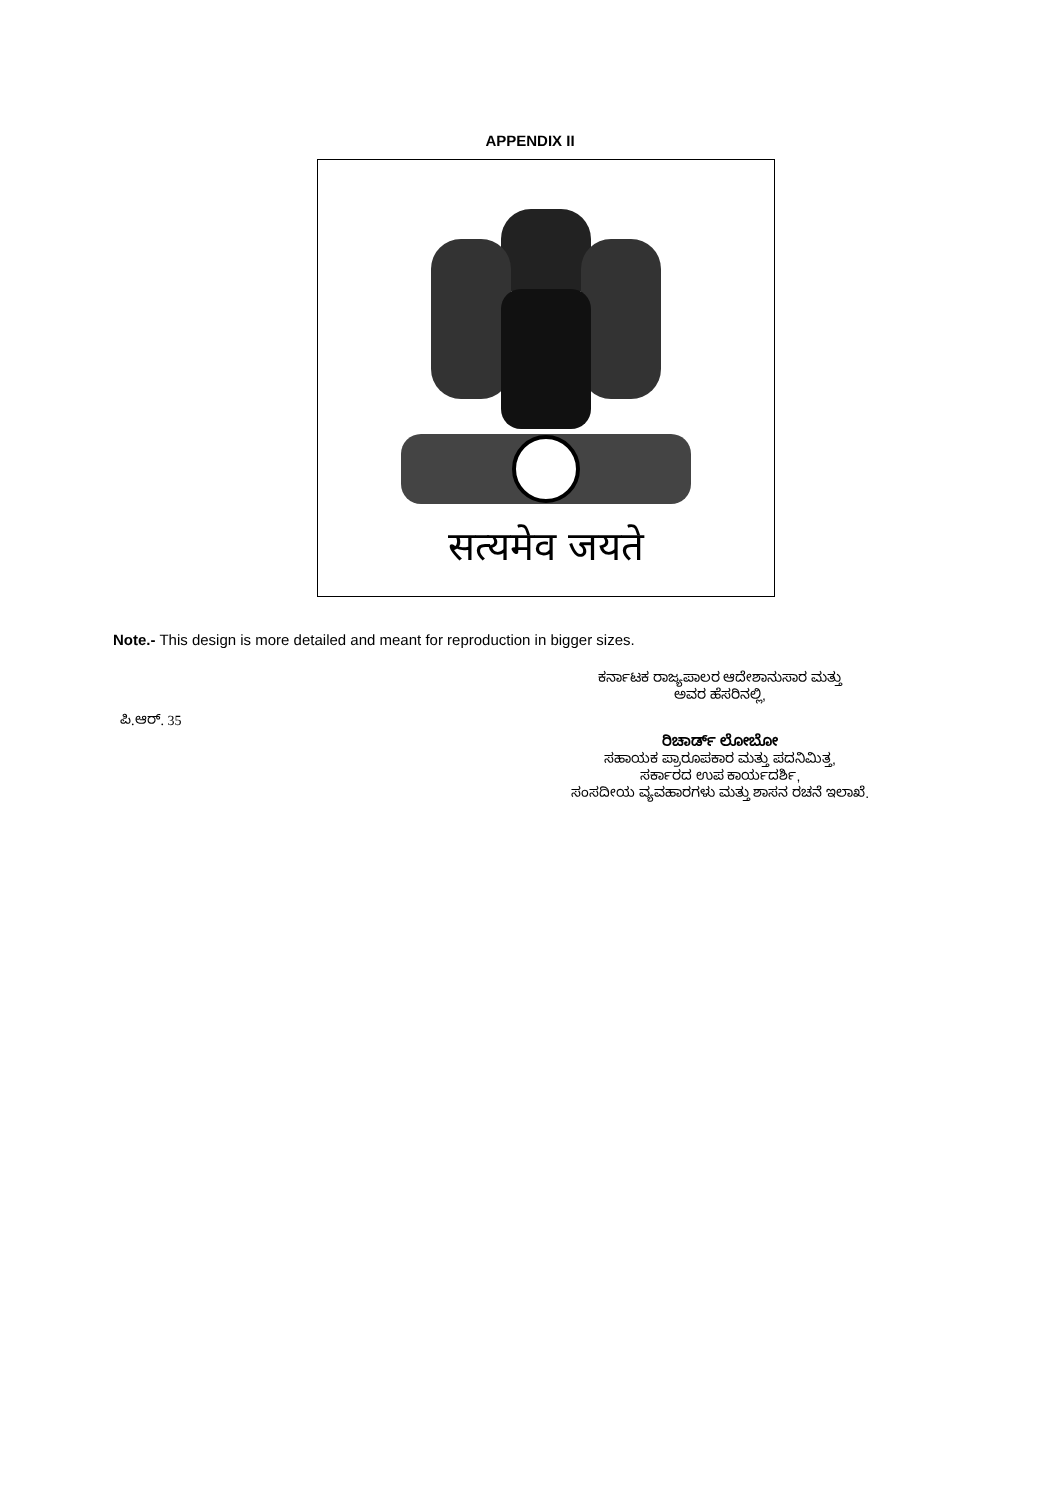APPENDIX II
सत्यमेव जयते
Note.- This design is more detailed and meant for reproduction in bigger sizes.
ಕರ್ನಾಟಕ ರಾಜ್ಯಪಾಲರ ಆದೇಶಾನುಸಾರ ಮತ್ತು
ಅವರ ಹೆಸರಿನಲ್ಲಿ,
ಪಿ.ಆರ್. 35
ರಿಚಾರ್ಡ್ ಲೋಬೋ
ಸಹಾಯಕ ಪ್ರಾರೂಪಕಾರ ಮತ್ತು ಪದನಿಮಿತ್ತ,
ಸರ್ಕಾರದ ಉಪ ಕಾರ್ಯದರ್ಶಿ,
ಸಂಸದೀಯ ವ್ಯವಹಾರಗಳು ಮತ್ತು ಶಾಸನ ರಚನೆ ಇಲಾಖೆ.